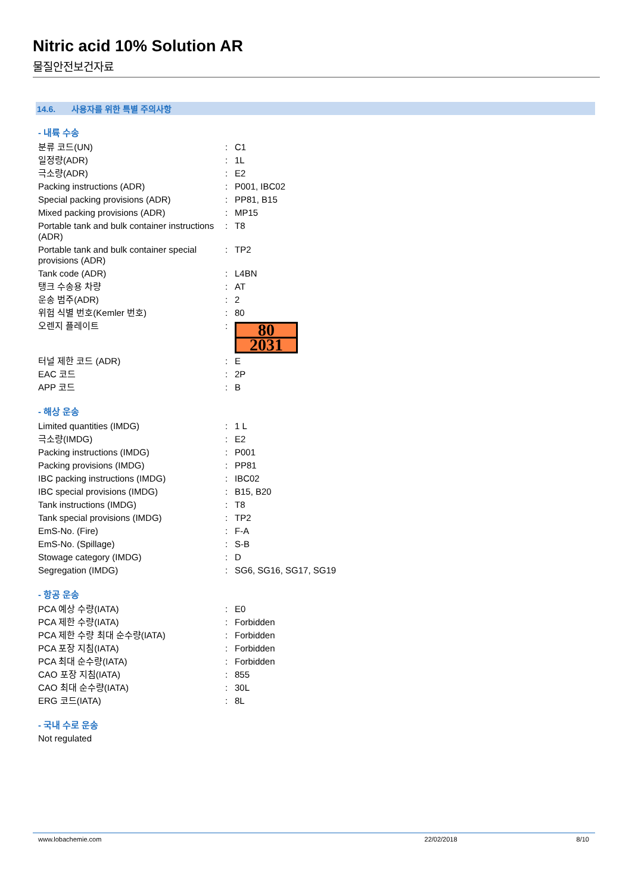Nitric acid 10% Solution AR
물질안전보건자료
14.6. 사용자를 위한 특별 주의사항
- 내륙 수송
| 분류 코드(UN) | : | C1 |
| 일정량(ADR) | : | 1L |
| 극소량(ADR) | : | E2 |
| Packing instructions (ADR) | : | P001, IBC02 |
| Special packing provisions (ADR) | : | PP81, B15 |
| Mixed packing provisions (ADR) | : | MP15 |
| Portable tank and bulk container instructions (ADR) | : | T8 |
| Portable tank and bulk container special provisions (ADR) | : | TP2 |
| Tank code (ADR) | : | L4BN |
| 탱크 수송용 차량 | : | AT |
| 운송 범주(ADR) | : | 2 |
| 위험 식별 번호(Kemler 번호) | : | 80 |
| 오렌지 플레이트 | : | 80 2031 |
| 터널 제한 코드 (ADR) | : | E |
| EAC 코드 | : | 2P |
| APP 코드 | : | B |
- 해상 운송
| Limited quantities (IMDG) | : | 1 L |
| 극소량(IMDG) | : | E2 |
| Packing instructions (IMDG) | : | P001 |
| Packing provisions (IMDG) | : | PP81 |
| IBC packing instructions (IMDG) | : | IBC02 |
| IBC special provisions (IMDG) | : | B15, B20 |
| Tank instructions (IMDG) | : | T8 |
| Tank special provisions (IMDG) | : | TP2 |
| EmS-No. (Fire) | : | F-A |
| EmS-No. (Spillage) | : | S-B |
| Stowage category (IMDG) | : | D |
| Segregation (IMDG) | : | SG6, SG16, SG17, SG19 |
- 항공 운송
| PCA 예상 수량(IATA) | : | E0 |
| PCA 제한 수량(IATA) | : | Forbidden |
| PCA 제한 수량 최대 순수량(IATA) | : | Forbidden |
| PCA 포장 지침(IATA) | : | Forbidden |
| PCA 최대 순수량(IATA) | : | Forbidden |
| CAO 포장 지침(IATA) | : | 855 |
| CAO 최대 순수량(IATA) | : | 30L |
| ERG 코드(IATA) | : | 8L |
- 국내 수로 운송
Not regulated
www.lobachemie.com 22/02/2018 8/10